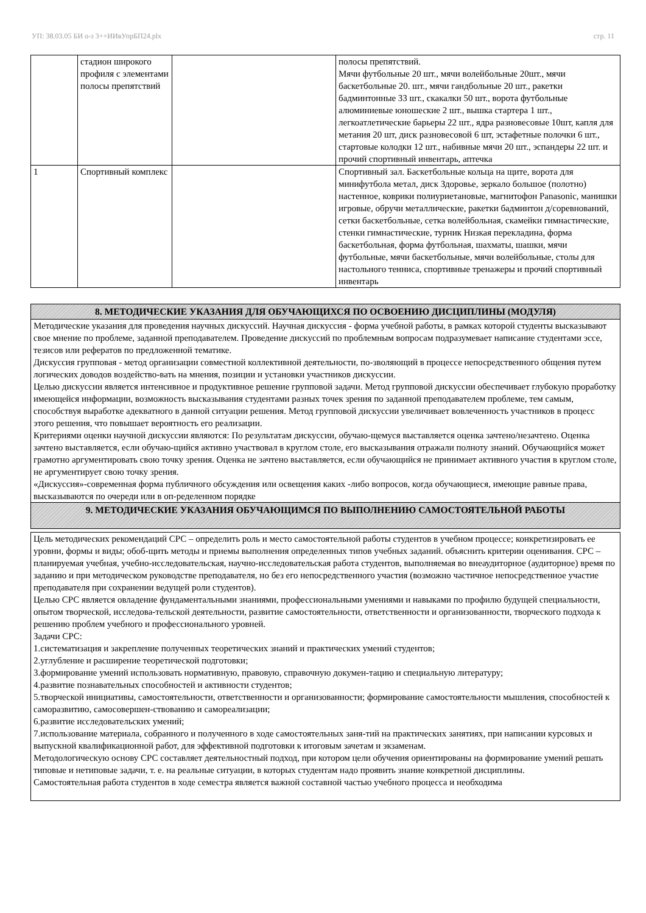УП: 38.03.05 БИ о-з 3++ИИвУпрБП24.plx стр. 11
| | стадион широкого профиля с элементами полосы препятствий | | полосы препятствий. Мячи футбольные 20 шт., мячи волейбольные 20шт., мячи баскетбольные 20. шт., мячи гандбольные 20 шт., ракетки бадминтонные 33 шт., скакалки 50 шт., ворота футбольные алюминиевые юношеские 2 шт., вышка стартера 1 шт., легкоатлетические барьеры 22 шт., ядра разновесовые 10шт, капля для метания 20 шт, диск разновесовой 6 шт, эстафетные полочки 6 шт., стартовые колодки 12 шт., набивные мячи 20 шт., эспандеры 22 шт. и прочий спортивный инвентарь, аптечка |
| 1 | Спортивный комплекс | | Спортивный зал. Баскетбольные кольца на щите, ворота для минифутбола метал, диск Здоровье, зеркало большое (полотно) настенное, коврики полиуриетановые, магнитофон Panasonic, манишки игровые, обручи металлические, ракетки бадминтон д/соревнований, сетки баскетбольные, сетка волейбольная, скамейки гимнастические, стенки гимнастические, турник Низкая перекладина, форма баскетбольная, форма футбольная, шахматы, шашки, мячи футбольные, мячи баскетбольные, мячи волейбольные, столы для настольного тенниса, спортивные тренажеры и прочий спортивный инвентарь |
8. МЕТОДИЧЕСКИЕ УКАЗАНИЯ ДЛЯ ОБУЧАЮЩИХСЯ ПО ОСВОЕНИЮ ДИСЦИПЛИНЫ (МОДУЛЯ)
Методические указания для проведения научных дискуссий. Научная дискуссия - форма учебной работы, в рамках которой студенты высказывают свое мнение по проблеме, заданной преподавателем. Проведение дискуссий по проблемным вопросам подразумевает написание студентами эссе, тезисов или рефератов по предложенной тематике.
Дискуссия групповая - метод организации совместной коллективной деятельности, по-зволяющий в процессе непосредственного общения путем логических доводов воздейство-вать на мнения, позиции и установки участников дискуссии.
Целью дискуссии является интенсивное и продуктивное решение групповой задачи. Метод групповой дискуссии обеспечивает глубокую проработку имеющейся информации, возможность высказывания студентами разных точек зрения по заданной преподавателем проблеме, тем самым, способствуя выработке адекватного в данной ситуации решения. Метод групповой дискуссии увеличивает вовлеченность участников в процесс этого решения, что повышает вероятность его реализации.
Критериями оценки научной дискуссии являются: По результатам дискуссии, обучаю-щемуся выставляется оценка зачтено/незачтено. Оценка зачтено выставляется, если обучаю-щийся активно участвовал в круглом столе, его высказывания отражали полноту знаний. Обучающийся может грамотно аргументировать свою точку зрения. Оценка не зачтено выставляется, если обучающийся не принимает активного участия в круглом столе, не аргументирует свою точку зрения.
«Дискуссия»-современная форма публичного обсуждения или освещения каких -либо вопросов, когда обучающиеся, имеющие равные права, высказываются по очереди или в оп-ределенном порядке
9. МЕТОДИЧЕСКИЕ УКАЗАНИЯ ОБУЧАЮЩИМСЯ ПО ВЫПОЛНЕНИЮ САМОСТОЯТЕЛЬНОЙ РАБОТЫ
Цель методических рекомендаций СРС – определить роль и место самостоятельной работы студентов в учебном процессе; конкретизировать ее уровни, формы и виды; обоб-щить методы и приемы выполнения определенных типов учебных заданий. объяснить критерии оценивания. СРС – планируемая учебная, учебно-исследовательская, научно-исследовательская работа студентов, выполняемая во внеаудиторное (аудиторное) время по заданию и при методическом руководстве преподавателя, но без его непосредственного участия (возможно частичное непосредственное участие преподавателя при сохранении ведущей роли студентов).
Целью СРС является овладение фундаментальными знаниями, профессиональными умениями и навыками по профилю будущей специальности, опытом творческой, исследова-тельской деятельности, развитие самостоятельности, ответственности и организованности, творческого подхода к решению проблем учебного и профессионального уровней.
Задачи СРС:
1.систематизация и закрепление полученных теоретических знаний и практических умений студентов;
2.углубление и расширение теоретической подготовки;
3.формирование умений использовать нормативную, правовую, справочную докумен-тацию и специальную литературу;
4.развитие познавательных способностей и активности студентов;
5.творческой инициативы, самостоятельности, ответственности и организованности; формирование самостоятельности мышления, способностей к саморазвитию, самосовершен-ствованию и самореализации;
6.развитие исследовательских умений;
7.использование материала, собранного и полученного в ходе самостоятельных заня-тий на практических занятиях, при написании курсовых и выпускной квалификационной работ, для эффективной подготовки к итоговым зачетам и экзаменам.
Методологическую основу СРС составляет деятельностный подход, при котором цели обучения ориентированы на формирование умений решать типовые и нетиповые задачи, т. е. на реальные ситуации, в которых студентам надо проявить знание конкретной дисциплины.
Самостоятельная работа студентов в ходе семестра является важной составной частью учебного процесса и необходима